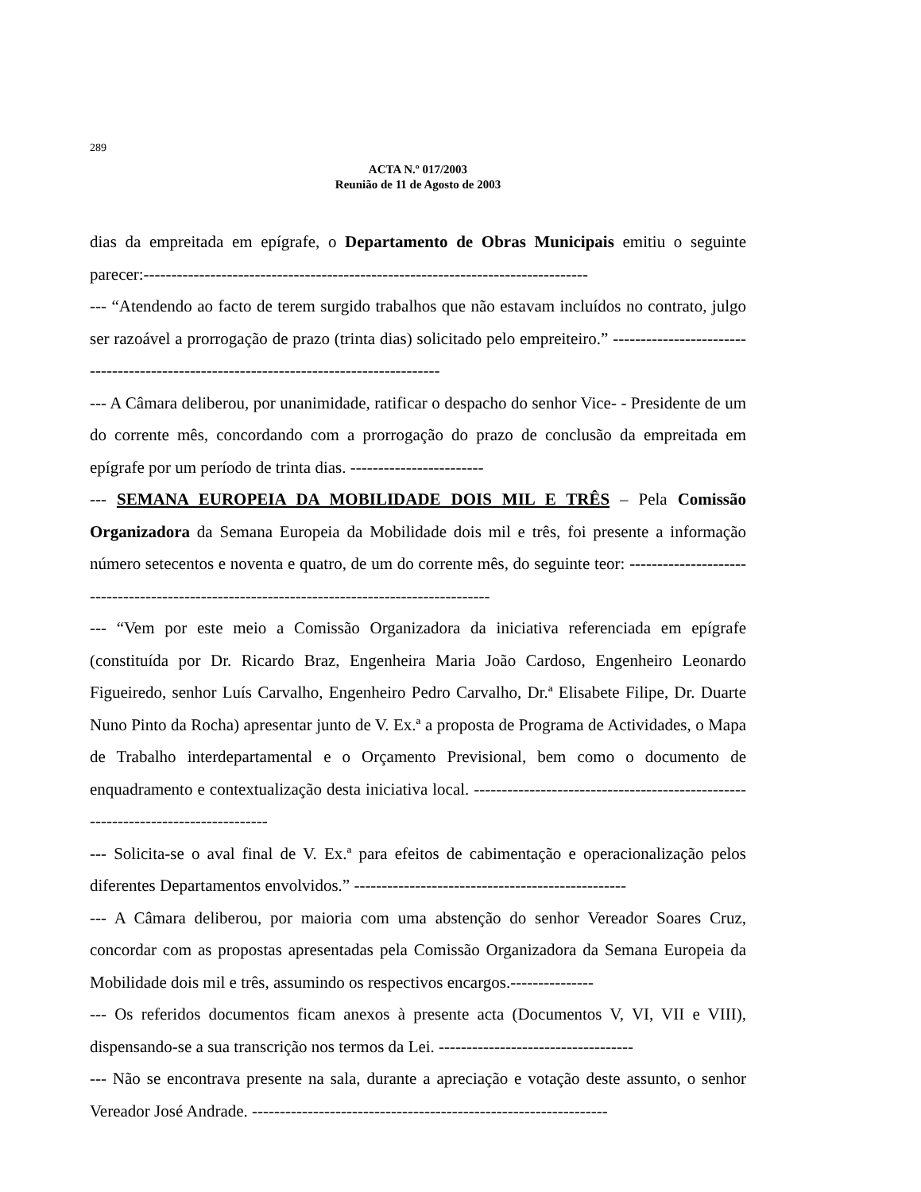289
ACTA N.º 017/2003
Reunião de 11 de Agosto de 2003
dias da empreitada em epígrafe, o Departamento de Obras Municipais emitiu o seguinte parecer:--------------------------------------------------------------------------------
--- “Atendendo ao facto de terem surgido trabalhos que não estavam incluídos no contrato, julgo ser razoável a prorrogação de prazo (trinta dias) solicitado pelo empreiteiro.” ---------------------------------------------------------------------------------------
--- A Câmara deliberou, por unanimidade, ratificar o despacho do senhor Vice- - Presidente de um do corrente mês, concordando com a prorrogação do prazo de conclusão da empreitada em epígrafe por um período de trinta dias. ------------------------
--- SEMANA EUROPEIA DA MOBILIDADE DOIS MIL E TRÊS – Pela Comissão Organizadora da Semana Europeia da Mobilidade dois mil e três, foi presente a informação número setecentos e noventa e quatro, de um do corrente mês, do seguinte teor: ---------------------------------------------------------------------------------------------
--- “Vem por este meio a Comissão Organizadora da iniciativa referenciada em epígrafe (constituída por Dr. Ricardo Braz, Engenheira Maria João Cardoso, Engenheiro Leonardo Figueiredo, senhor Luís Carvalho, Engenheiro Pedro Carvalho, Dr.ª Elisabete Filipe, Dr. Duarte Nuno Pinto da Rocha) apresentar junto de V. Ex.ª a proposta de Programa de Actividades, o Mapa de Trabalho interdepartamental e o Orçamento Previsional, bem como o documento de enquadramento e contextualização desta iniciativa local. ---------------------------------------------------------------------------------
--- Solicita-se o aval final de V. Ex.ª para efeitos de cabimentação e operacionalização pelos diferentes Departamentos envolvidos.” -------------------------------------------------
--- A Câmara deliberou, por maioria com uma abstenção do senhor Vereador Soares Cruz, concordar com as propostas apresentadas pela Comissão Organizadora da Semana Europeia da Mobilidade dois mil e três, assumindo os respectivos encargos.---------------
--- Os referidos documentos ficam anexos à presente acta (Documentos V, VI, VII e VIII), dispensando-se a sua transcrição nos termos da Lei. -----------------------------------
--- Não se encontrava presente na sala, durante a apreciação e votação deste assunto, o senhor Vereador José Andrade. ----------------------------------------------------------------